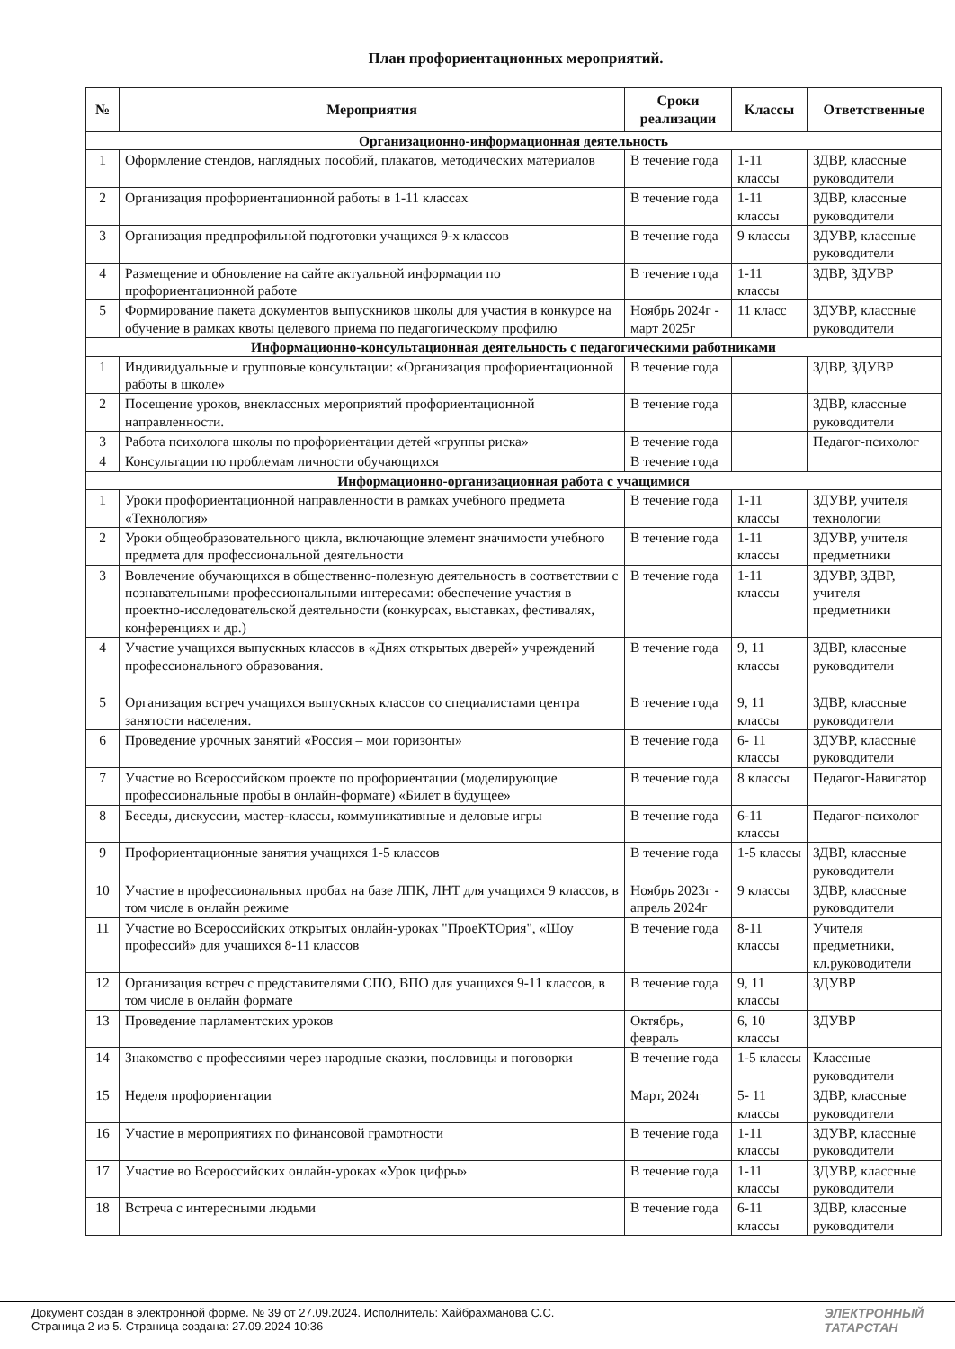План профориентационных мероприятий.
| № | Мероприятия | Сроки реализации | Классы | Ответственные |
| --- | --- | --- | --- | --- |
| Организационно-информационная деятельность | | | | |
| 1 | Оформление стендов, наглядных пособий, плакатов, методических материалов | В течение года | 1-11 классы | ЗДВР, классные руководители |
| 2 | Организация профориентационной работы в 1-11 классах | В течение года | 1-11 классы | ЗДВР, классные руководители |
| 3 | Организация предпрофильной подготовки учащихся 9-х классов | В течение года | 9 классы | ЗДУВР, классные руководители |
| 4 | Размещение и обновление на сайте актуальной информации по профориентационной работе | В течение года | 1-11 классы | ЗДВР, ЗДУВР |
| 5 | Формирование пакета документов выпускников школы для участия в конкурсе на обучение в рамках квоты целевого приема по педагогическому профилю | Ноябрь 2024г - март 2025г | 11 класс | ЗДУВР, классные руководители |
| Информационно-консультационная деятельность с педагогическими работниками | | | | |
| 1 | Индивидуальные и групповые консультации: «Организация профориентационной работы в школе» | В течение года | | ЗДВР, ЗДУВР |
| 2 | Посещение уроков, внеклассных мероприятий профориентационной направленности. | В течение года | | ЗДВР, классные руководители |
| 3 | Работа психолога школы по профориентации детей «группы риска» | В течение года | | Педагог-психолог |
| 4 | Консультации по проблемам личности обучающихся | В течение года | | |
| Информационно-организационная работа с учащимися | | | | |
| 1 | Уроки профориентационной направленности в рамках учебного предмета «Технология» | В течение года | 1-11 классы | ЗДУВР, учителя технологии |
| 2 | Уроки общеобразовательного цикла, включающие элемент значимости учебного предмета для профессиональной деятельности | В течение года | 1-11 классы | ЗДУВР, учителя предметники |
| 3 | Вовлечение обучающихся в общественно-полезную деятельность в соответствии с познавательными профессиональными интересами: обеспечение участия в проектно-исследовательской деятельности (конкурсах, выставках, фестивалях, конференциях и др.) | В течение года | 1-11 классы | ЗДУВР, ЗДВР, учителя предметники |
| 4 | Участие учащихся выпускных классов в «Днях открытых дверей» учреждений профессионального образования. | В течение года | 9, 11 классы | ЗДВР, классные руководители |
| 5 | Организация встреч учащихся выпускных классов со специалистами центра занятости населения. | В течение года | 9, 11 классы | ЗДВР, классные руководители |
| 6 | Проведение урочных занятий «Россия – мои горизонты» | В течение года | 6- 11 классы | ЗДУВР, классные руководители |
| 7 | Участие во Всероссийском проекте по профориентации (моделирующие профессиональные пробы в онлайн-формате) «Билет в будущее» | В течение года | 8 классы | Педагог-Навигатор |
| 8 | Беседы, дискуссии, мастер-классы, коммуникативные и деловые игры | В течение года | 6-11 классы | Педагог-психолог |
| 9 | Профориентационные занятия учащихся 1-5 классов | В течение года | 1-5 классы | ЗДВР, классные руководители |
| 10 | Участие в профессиональных пробах на базе ЛПК, ЛНТ для учащихся 9 классов, в том числе в онлайн режиме | Ноябрь 2023г - апрель 2024г | 9 классы | ЗДВР, классные руководители |
| 11 | Участие во Всероссийских открытых онлайн-уроках "ПроеКТОрия", «Шоу профессий» для учащихся 8-11 классов | В течение года | 8-11 классы | Учителя предметники, кл.руководители |
| 12 | Организация встреч с представителями СПО, ВПО для учащихся 9-11 классов, в том числе в онлайн формате | В течение года | 9, 11 классы | ЗДУВР |
| 13 | Проведение парламентских уроков | Октябрь, февраль | 6, 10 классы | ЗДУВР |
| 14 | Знакомство с профессиями через народные сказки, пословицы и поговорки | В течение года | 1-5 классы | Классные руководители |
| 15 | Неделя профориентации | Март, 2024г | 5- 11 классы | ЗДВР, классные руководители |
| 16 | Участие в мероприятиях по финансовой грамотности | В течение года | 1-11 классы | ЗДУВР, классные руководители |
| 17 | Участие во Всероссийских онлайн-уроках «Урок цифры» | В течение года | 1-11 классы | ЗДУВР, классные руководители |
| 18 | Встреча с интересными людьми | В течение года | 6-11 классы | ЗДВР, классные руководители |
Документ создан в электронной форме. № 39 от 27.09.2024. Исполнитель: Хайбрахманова С.С.
Страница 2 из 5. Страница создана: 27.09.2024 10:36
ЭЛЕКТРОННЫЙ
ТАТАРСТАН